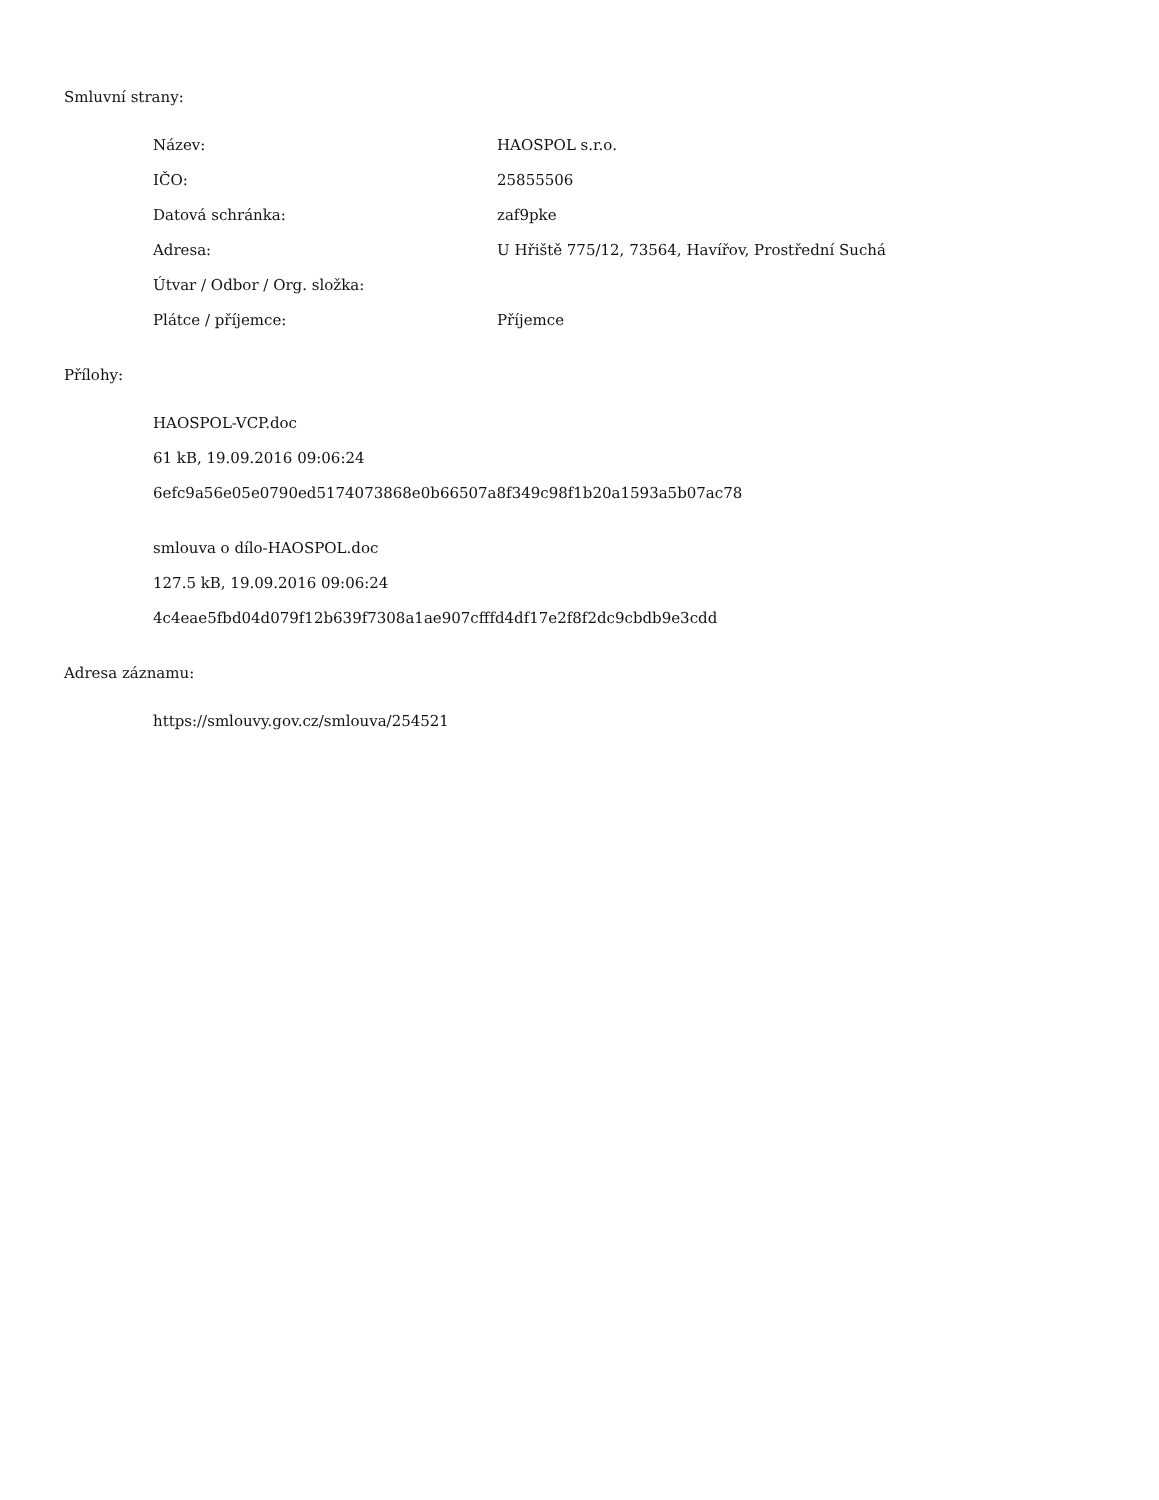Smluvní strany:
| Název: | HAOSPOL s.r.o. |
| IČO: | 25855506 |
| Datová schránka: | zaf9pke |
| Adresa: | U Hřiště 775/12, 73564, Havířov, Prostřední Suchá |
| Útvar / Odbor / Org. složka: | |
| Plátce / příjemce: | Příjemce |
Přílohy:
HAOSPOL-VCP.doc
61 kB, 19.09.2016 09:06:24
6efc9a56e05e0790ed5174073868e0b66507a8f349c98f1b20a1593a5b07ac78
smlouva o dílo-HAOSPOL.doc
127.5 kB, 19.09.2016 09:06:24
4c4eae5fbd04d079f12b639f7308a1ae907cfffd4df17e2f8f2dc9cbdb9e3cdd
Adresa záznamu:
https://smlouvy.gov.cz/smlouva/254521